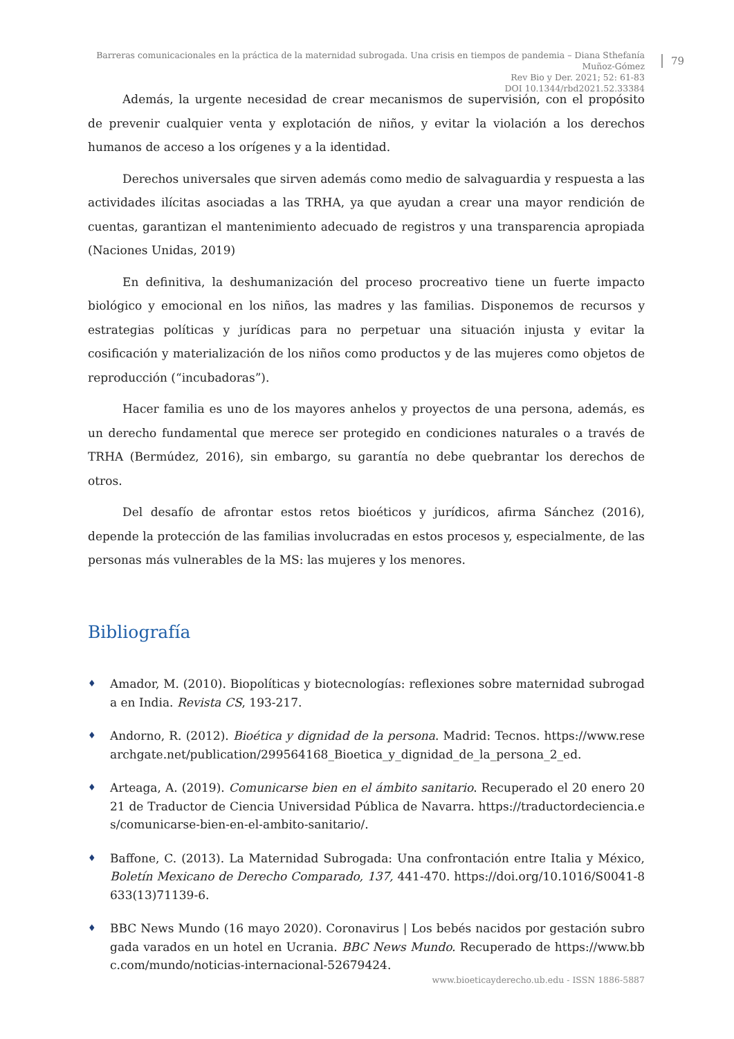Barreras comunicacionales en la práctica de la maternidad subrogada. Una crisis en tiempos de pandemia – Diana Sthefanía Muñoz-Gómez
Rev Bio y Der. 2021; 52: 61-83
DOI 10.1344/rbd2021.52.33384
79
Además, la urgente necesidad de crear mecanismos de supervisión, con el propósito de prevenir cualquier venta y explotación de niños, y evitar la violación a los derechos humanos de acceso a los orígenes y a la identidad.
Derechos universales que sirven además como medio de salvaguardia y respuesta a las actividades ilícitas asociadas a las TRHA, ya que ayudan a crear una mayor rendición de cuentas, garantizan el mantenimiento adecuado de registros y una transparencia apropiada (Naciones Unidas, 2019)
En definitiva, la deshumanización del proceso procreativo tiene un fuerte impacto biológico y emocional en los niños, las madres y las familias. Disponemos de recursos y estrategias políticas y jurídicas para no perpetuar una situación injusta y evitar la cosificación y materialización de los niños como productos y de las mujeres como objetos de reproducción (“incubadoras”).
Hacer familia es uno de los mayores anhelos y proyectos de una persona, además, es un derecho fundamental que merece ser protegido en condiciones naturales o a través de TRHA (Bermúdez, 2016), sin embargo, su garantía no debe quebrantar los derechos de otros.
Del desafío de afrontar estos retos bioéticos y jurídicos, afirma Sánchez (2016), depende la protección de las familias involucradas en estos procesos y, especialmente, de las personas más vulnerables de la MS: las mujeres y los menores.
Bibliografía
♦ Amador, M. (2010). Biopolíticas y biotecnologías: reflexiones sobre maternidad subrogada en India. Revista CS, 193-217.
♦ Andorno, R. (2012). Bioética y dignidad de la persona. Madrid: Tecnos. https://www.researchgate.net/publication/299564168_Bioetica_y_dignidad_de_la_persona_2_ed.
♦ Arteaga, A. (2019). Comunicarse bien en el ámbito sanitario. Recuperado el 20 enero 2021 de Traductor de Ciencia Universidad Pública de Navarra. https://traductordeciencia.es/comunicarse-bien-en-el-ambito-sanitario/.
♦ Baffone, C. (2013). La Maternidad Subrogada: Una confrontación entre Italia y México, Boletín Mexicano de Derecho Comparado, 137, 441-470. https://doi.org/10.1016/S0041-8633(13)71139-6.
♦ BBC News Mundo (16 mayo 2020). Coronavirus | Los bebés nacidos por gestación subrogada varados en un hotel en Ucrania. BBC News Mundo. Recuperado de https://www.bbc.com/mundo/noticias-internacional-52679424.
www.bioeticayderecho.ub.edu - ISSN 1886-5887